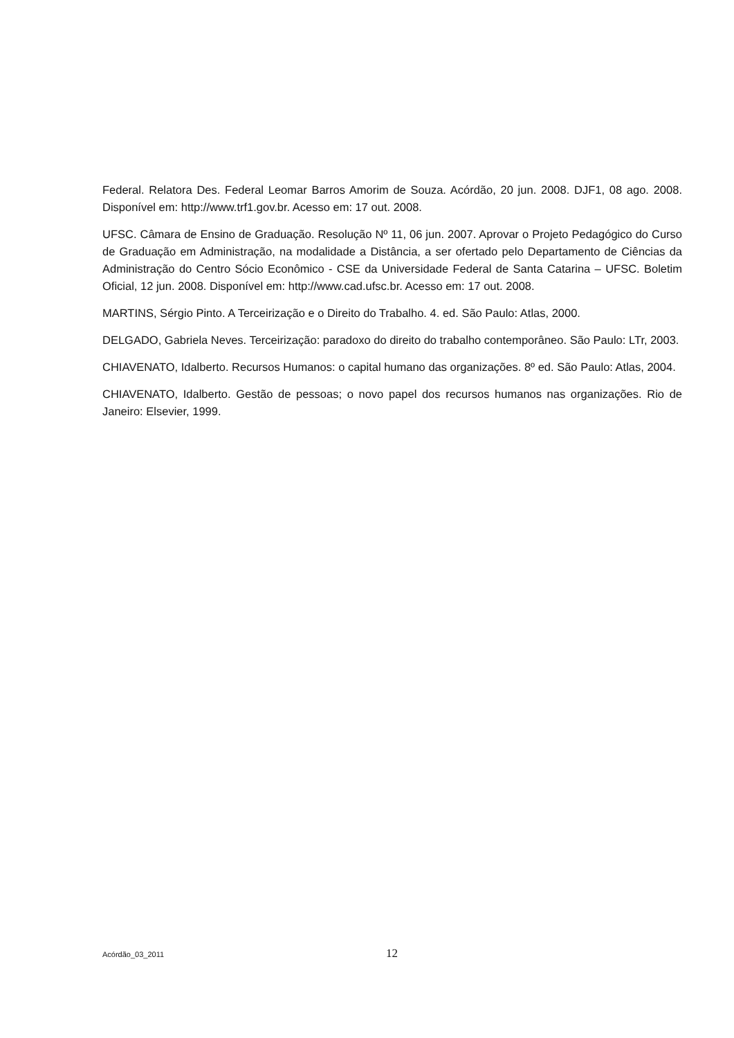Federal. Relatora Des. Federal Leomar Barros Amorim de Souza. Acórdão, 20 jun. 2008. DJF1, 08 ago. 2008. Disponível em: http://www.trf1.gov.br. Acesso em: 17 out. 2008.
UFSC. Câmara de Ensino de Graduação. Resolução Nº 11, 06 jun. 2007. Aprovar o Projeto Pedagógico do Curso de Graduação em Administração, na modalidade a Distância, a ser ofertado pelo Departamento de Ciências da Administração do Centro Sócio Econômico - CSE da Universidade Federal de Santa Catarina – UFSC. Boletim Oficial, 12 jun. 2008. Disponível em: http://www.cad.ufsc.br. Acesso em: 17 out. 2008.
MARTINS, Sérgio Pinto. A Terceirização e o Direito do Trabalho. 4. ed. São Paulo: Atlas, 2000.
DELGADO, Gabriela Neves. Terceirização: paradoxo do direito do trabalho contemporâneo. São Paulo: LTr, 2003.
CHIAVENATO, Idalberto. Recursos Humanos: o capital humano das organizações. 8º ed. São Paulo: Atlas, 2004.
CHIAVENATO, Idalberto. Gestão de pessoas; o novo papel dos recursos humanos nas organizações. Rio de Janeiro: Elsevier, 1999.
Acórdão_03_2011 12